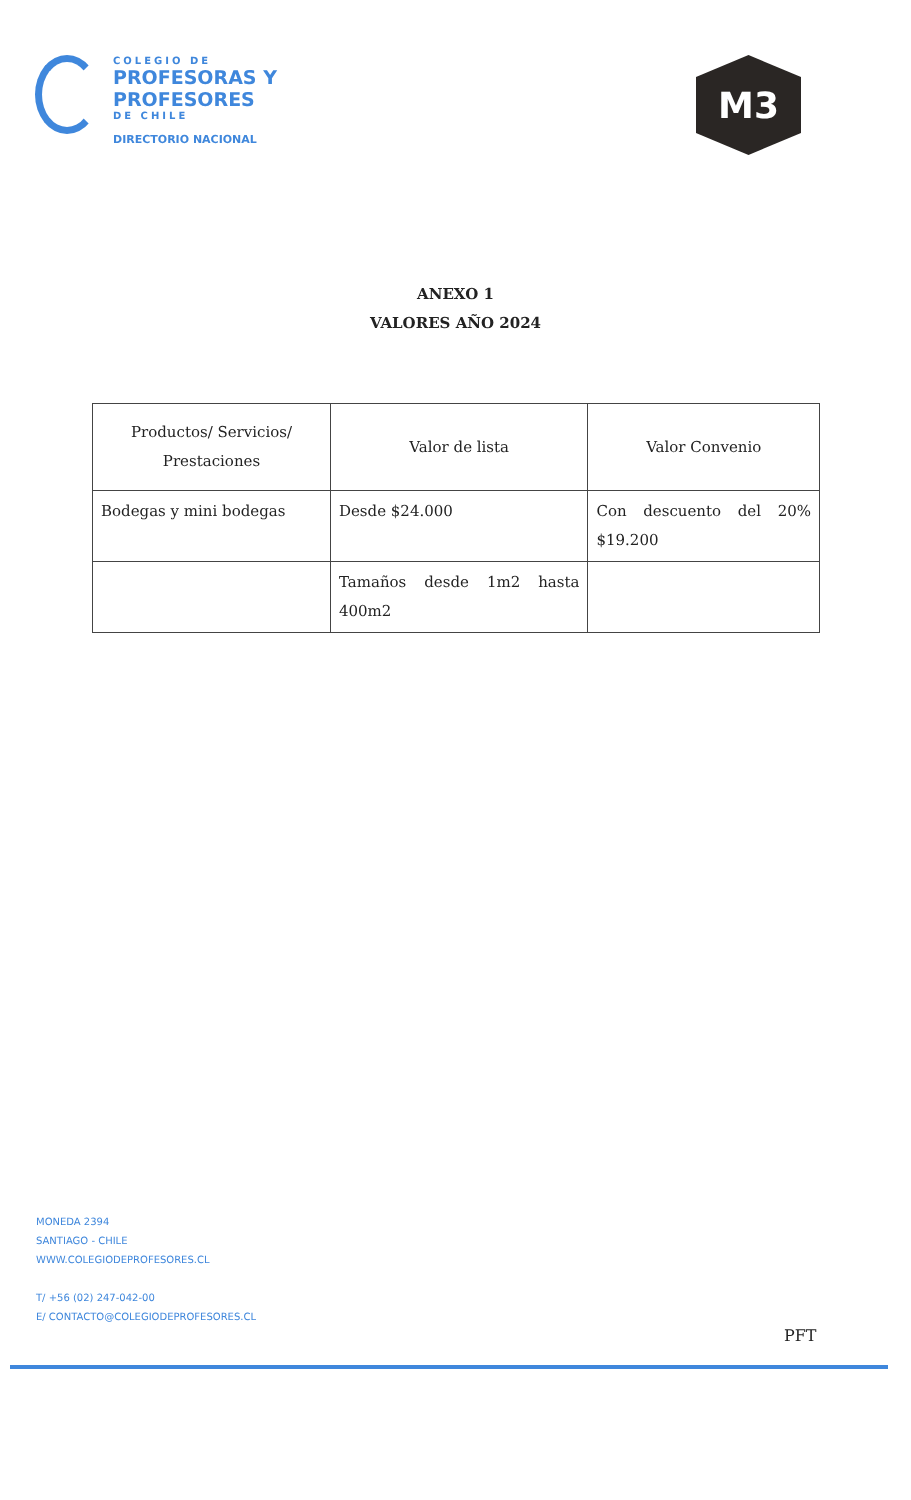COLEGIO DE
PROFESORAS Y
PROFESORES
DE CHILE
DIRECTORIO NACIONAL
M3
ANEXO 1
VALORES AÑO 2024
| Productos/ Servicios/ Prestaciones | Valor de lista | Valor Convenio |
| --- | --- | --- |
| Bodegas y mini bodegas | Desde $24.000 | Con descuento del 20% $19.200 |
| | Tamaños desde 1m2 hasta 400m2 | |
MONEDA 2394
SANTIAGO - CHILE
WWW.COLEGIODEPROFESORES.CL
T/ +56 (02) 247-042-00
E/ CONTACTO@COLEGIODEPROFESORES.CL
PFT